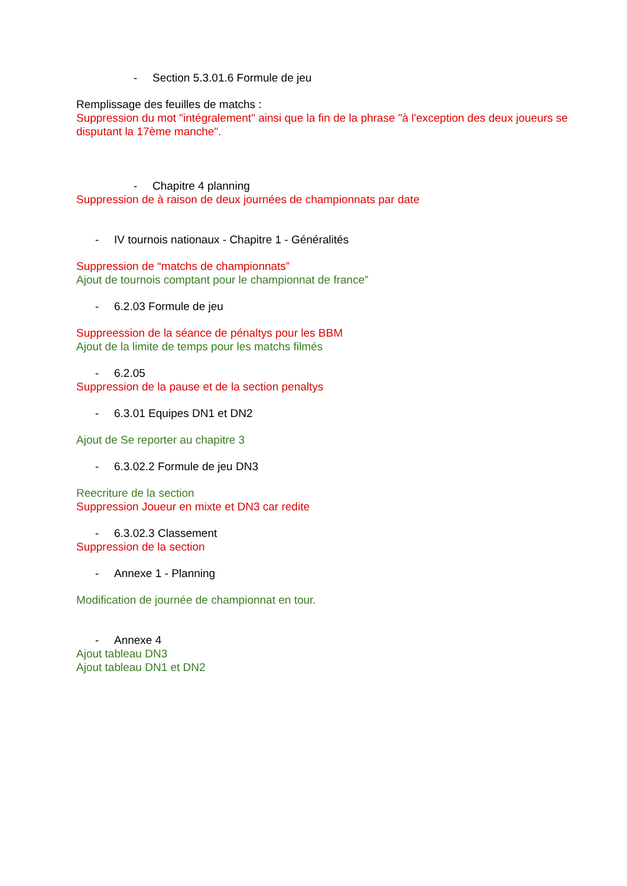- Section 5.3.01.6 Formule de jeu
Remplissage des feuilles de matchs :
Suppression du mot "intégralement" ainsi que la fin de la phrase "à l'exception des deux joueurs se disputant la 17ème manche".
- Chapitre 4 planning
Suppression de à raison de deux journées de championnats par date
- IV tournois nationaux - Chapitre 1 - Généralités
Suppression de “matchs de championnats”
Ajout de tournois comptant pour le championnat de france”
- 6.2.03 Formule de jeu
Suppreession de la séance de pénaltys pour les BBM
Ajout de la limite de temps pour les matchs filmés
- 6.2.05
Suppression de la pause et de la section penaltys
- 6.3.01 Equipes DN1 et DN2
Ajout de Se reporter au chapitre 3
- 6.3.02.2 Formule de jeu DN3
Reecriture de la section
Suppression Joueur en mixte et DN3 car redite
- 6.3.02.3 Classement
Suppression de la section
- Annexe 1 - Planning
Modification de journée de championnat en tour.
- Annexe 4
Ajout tableau DN3
Ajout tableau DN1 et DN2